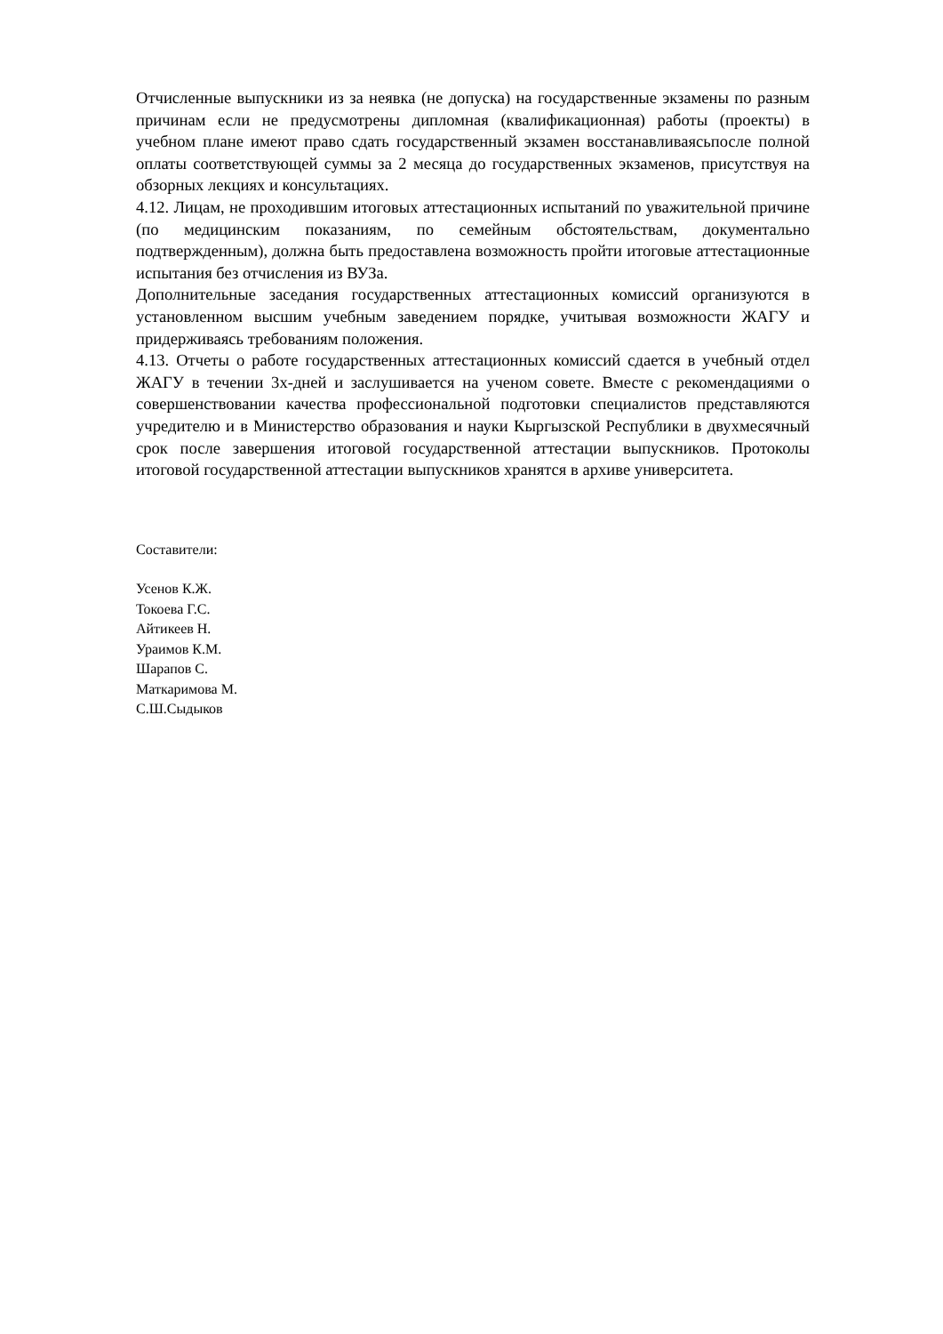Отчисленные выпускники из за неявка (не допуска) на государственные экзамены по разным причинам если не предусмотрены дипломная (квалификационная) работы (проекты) в учебном плане имеют право сдать государственный экзамен восстанавливаясьпосле полной оплаты соответствующей суммы за 2 месяца до государственных экзаменов, присутствуя на обзорных лекциях и консультациях.
4.12. Лицам, не проходившим итоговых аттестационных испытаний по уважительной причине (по медицинским показаниям, по семейным обстоятельствам, документально подтвержденным), должна быть предоставлена возможность пройти итоговые аттестационные испытания без отчисления из ВУЗа.
Дополнительные заседания государственных аттестационных комиссий организуются в установленном высшим учебным заведением порядке, учитывая возможности ЖАГУ и придерживаясь требованиям положения.
4.13. Отчеты о работе государственных аттестационных комиссий сдается в учебный отдел ЖАГУ в течении 3х-дней и заслушивается на ученом совете. Вместе с рекомендациями о совершенствовании качества профессиональной подготовки специалистов представляются учредителю и в Министерство образования и науки Кыргызской Республики в двухмесячный срок после завершения итоговой государственной аттестации выпускников. Протоколы итоговой государственной аттестации выпускников хранятся в архиве университета.
Составители:
Усенов К.Ж.
Токоева Г.С.
Айтикеев Н.
Ураимов К.М.
Шарапов С.
Маткаримова М.
С.Ш.Сыдыков